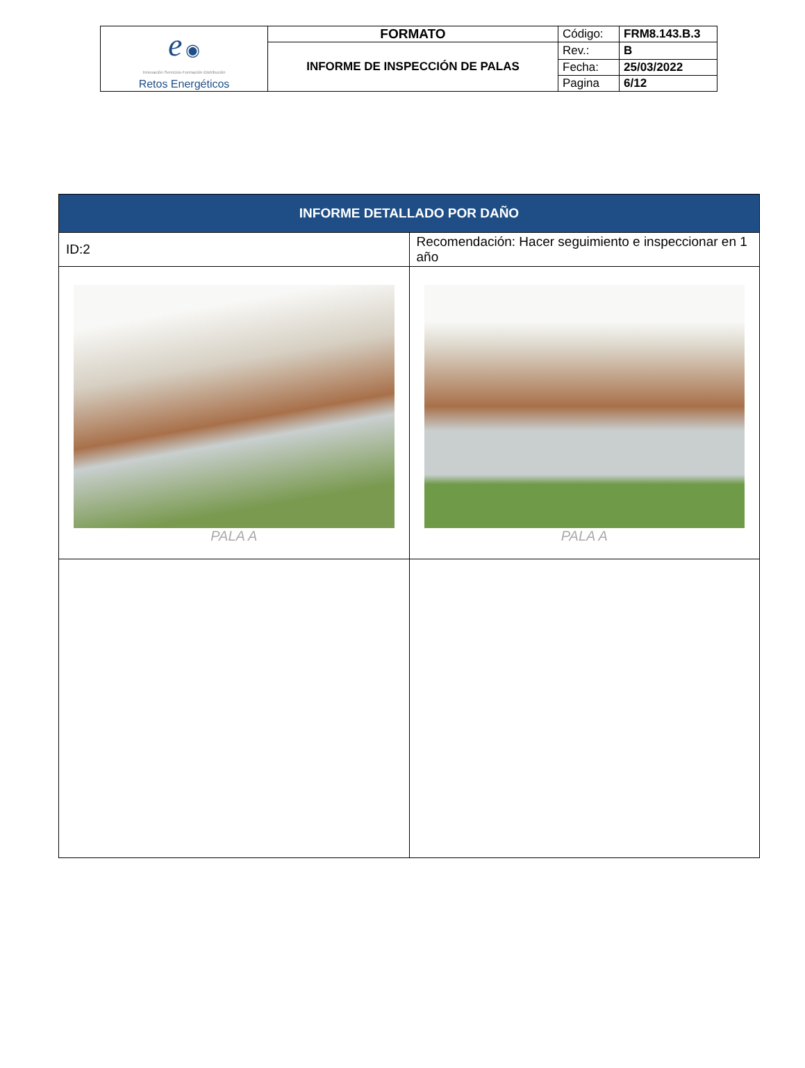| e ◉ Innovación·Servicios·Formación·Distribución Retos Energéticos | FORMATO | Código: | FRM8.143.B.3 |
| | INFORME DE INSPECCIÓN DE PALAS | Rev.: | B |
| | | Fecha: | 25/03/2022 |
| | | Pagina | 6/12 |
| INFORME DETALLADO POR DAÑO | |
| --- | --- |
| ID:2 | Recomendación: Hacer seguimiento e inspeccionar en 1 año |
| PALA A | PALA A |